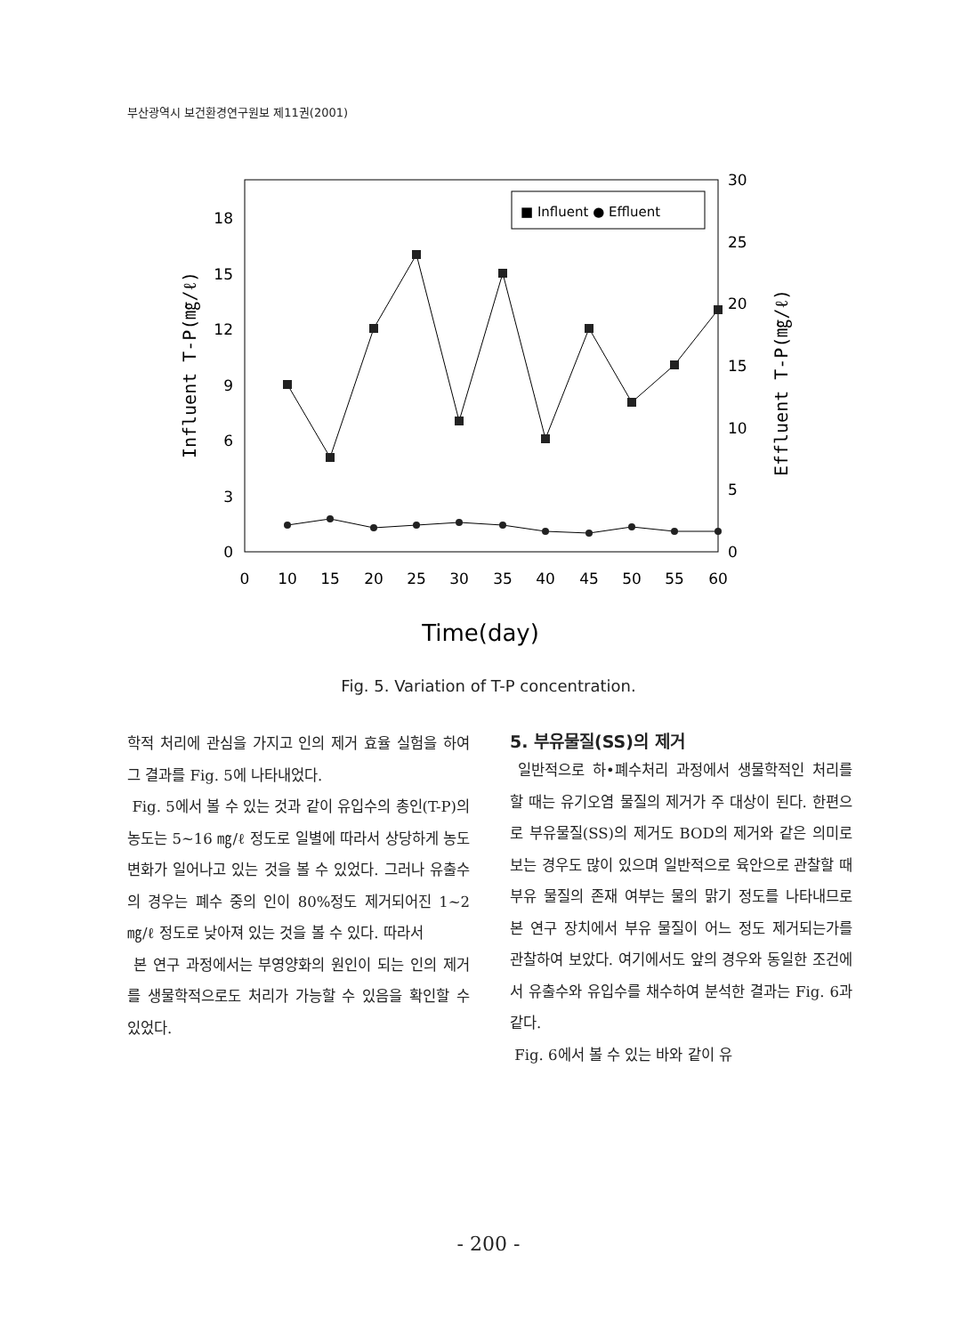부산광역시 보건환경연구원보 제11권(2001)
0
3
6
9
12
15
18
0
5
10
15
20
25
30
0
10
15
20
25
30
35
40
45
50
55
60
■ Influent ● Effluent
Influent T-P(㎎/ℓ)
Effluent T-P(㎎/ℓ)
Time(day)
Fig. 5. Variation of T-P concentration.
학적 처리에 관심을 가지고 인의 제거 효율 실험을 하여 그 결과를 Fig. 5에 나타내었다.
Fig. 5에서 볼 수 있는 것과 같이 유입수의 총인(T-P)의 농도는 5~16 ㎎/ℓ 정도로 일별에 따라서 상당하게 농도 변화가 일어나고 있는 것을 볼 수 있었다. 그러나 유출수의 경우는 폐수 중의 인이 80%정도 제거되어진 1~2 ㎎/ℓ 정도로 낮아져 있는 것을 볼 수 있다. 따라서
본 연구 과정에서는 부영양화의 원인이 되는 인의 제거를 생물학적으로도 처리가 가능할 수 있음을 확인할 수 있었다.
5. 부유물질(SS)의 제거
일반적으로 하•폐수처리 과정에서 생물학적인 처리를 할 때는 유기오염 물질의 제거가 주 대상이 된다. 한편으로 부유물질(SS)의 제거도 BOD의 제거와 같은 의미로 보는 경우도 많이 있으며 일반적으로 육안으로 관찰할 때 부유 물질의 존재 여부는 물의 맑기 정도를 나타내므로 본 연구 장치에서 부유 물질이 어느 정도 제거되는가를 관찰하여 보았다. 여기에서도 앞의 경우와 동일한 조건에서 유출수와 유입수를 채수하여 분석한 결과는 Fig. 6과 같다.
Fig. 6에서 볼 수 있는 바와 같이 유
- 200 -